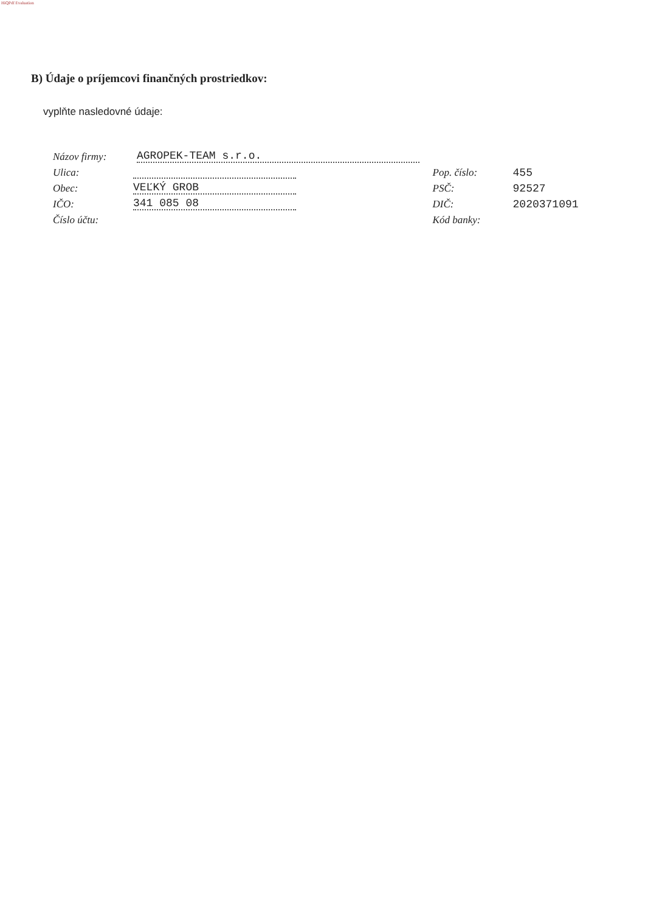HiQPdf Evaluation
B) Údaje o príjemcovi finančných prostriedkov:
vyplňte nasledovné údaje:
Názov firmy: AGROPEK-TEAM s.r.o.
Ulica: Pop. číslo: 455
Obec: VEĽKÝ GROB PSČ: 92527
IČO: 341 085 08 DIČ: 2020371091
Číslo účtu: Kód banky: